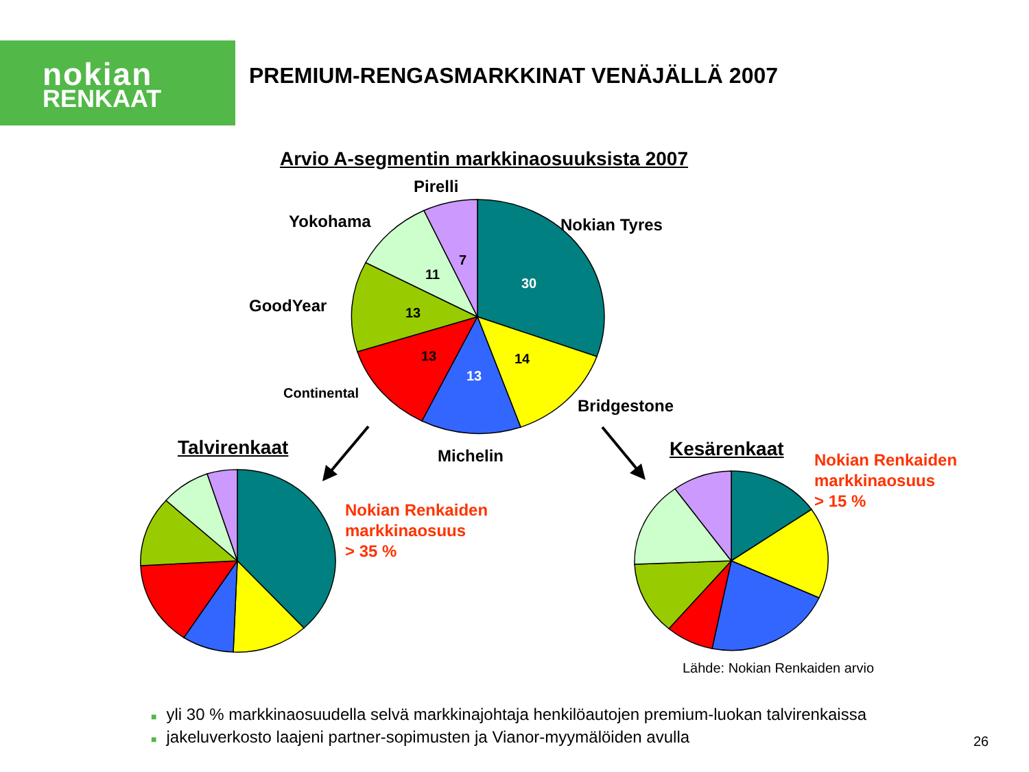nokian
RENKAAT
PREMIUM-RENGASMARKKINAT VENÄJÄLLÄ 2007
Arvio A-segmentin markkinaosuuksista 2007
Pirelli
Yokohama Nokian Tyres
GoodYear
Continental
Bridgestone
Michelin
7
11
30
13
13
13
14
Talvirenkaat Kesärenkaat
Nokian Renkaiden
markkinaosuus
> 35 %
Nokian Renkaiden
markkinaosuus
> 15 %
Lähde: Nokian Renkaiden arvio
■ yli 30 % markkinaosuudella selvä markkinajohtaja henkilöautojen premium-luokan talvirenkaissa
■ jakeluverkosto laajeni partner-sopimusten ja Vianor-myymälöiden avulla
26